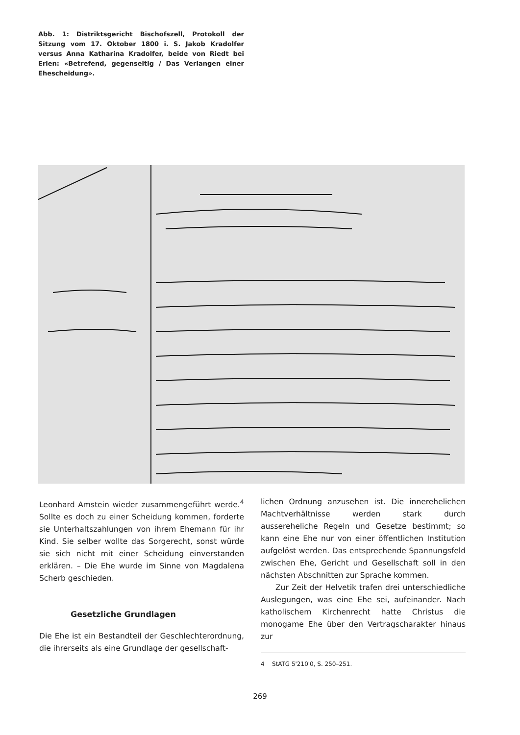Abb. 1: Distriktsgericht Bischofszell, Protokoll der Sitzung vom 17. Oktober 1800 i. S. Jakob Kradolfer versus Anna Katharina Kradolfer, beide von Riedt bei Erlen: «Betrefend, gegenseitig / Das Verlangen einer Ehescheidung».
Leonhard Amstein wieder zusammengeführt werde.<sup>4</sup> Sollte es doch zu einer Scheidung kommen, forderte sie Unterhaltszahlungen von ihrem Ehemann für ihr Kind. Sie selber wollte das Sorgerecht, sonst würde sie sich nicht mit einer Scheidung einverstanden erklären. – Die Ehe wurde im Sinne von Magdalena Scherb geschieden.
Gesetzliche Grundlagen
Die Ehe ist ein Bestandteil der Geschlechterordnung, die ihrerseits als eine Grundlage der gesellschaft-
lichen Ordnung anzusehen ist. Die innerehelichen Machtverhältnisse werden stark durch aussereheliche Regeln und Gesetze bestimmt; so kann eine Ehe nur von einer öffentlichen Institution aufgelöst werden. Das entsprechende Spannungsfeld zwischen Ehe, Gericht und Gesellschaft soll in den nächsten Abschnitten zur Sprache kommen.
Zur Zeit der Helvetik trafen drei unterschiedliche Auslegungen, was eine Ehe sei, aufeinander. Nach katholischem Kirchenrecht hatte Christus die monogame Ehe über den Vertragscharakter hinaus zur
4 StATG 5'210'0, S. 250–251.
269